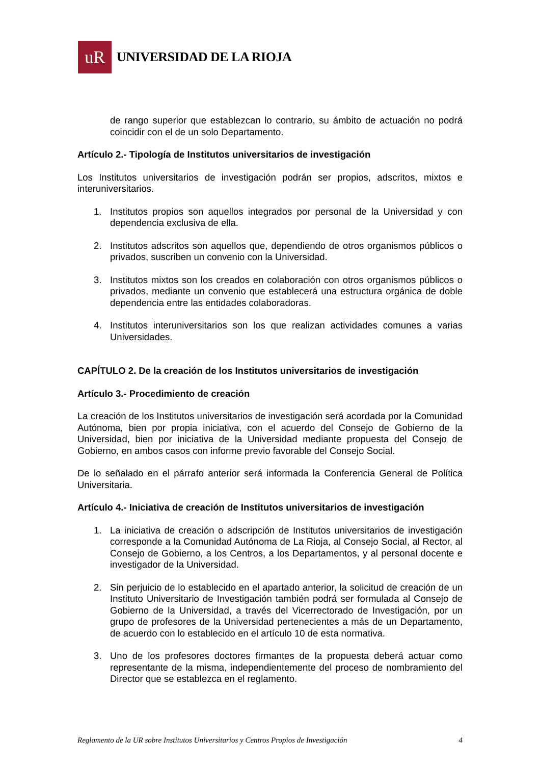uR
UNIVERSIDAD DE LA RIOJA
de rango superior que establezcan lo contrario, su ámbito de actuación no podrá coincidir con el de un solo Departamento.
Artículo 2.- Tipología de Institutos universitarios de investigación
Los Institutos universitarios de investigación podrán ser propios, adscritos, mixtos e interuniversitarios.
1. Institutos propios son aquellos integrados por personal de la Universidad y con dependencia exclusiva de ella.
2. Institutos adscritos son aquellos que, dependiendo de otros organismos públicos o privados, suscriben un convenio con la Universidad.
3. Institutos mixtos son los creados en colaboración con otros organismos públicos o privados, mediante un convenio que establecerá una estructura orgánica de doble dependencia entre las entidades colaboradoras.
4. Institutos interuniversitarios son los que realizan actividades comunes a varias Universidades.
CAPÍTULO 2. De la creación de los Institutos universitarios de investigación
Artículo 3.- Procedimiento de creación
La creación de los Institutos universitarios de investigación será acordada por la Comunidad Autónoma, bien por propia iniciativa, con el acuerdo del Consejo de Gobierno de la Universidad, bien por iniciativa de la Universidad mediante propuesta del Consejo de Gobierno, en ambos casos con informe previo favorable del Consejo Social.
De lo señalado en el párrafo anterior será informada la Conferencia General de Política Universitaria.
Artículo 4.- Iniciativa de creación de Institutos universitarios de investigación
1. La iniciativa de creación o adscripción de Institutos universitarios de investigación corresponde a la Comunidad Autónoma de La Rioja, al Consejo Social, al Rector, al Consejo de Gobierno, a los Centros, a los Departamentos, y al personal docente e investigador de la Universidad.
2. Sin perjuicio de lo establecido en el apartado anterior, la solicitud de creación de un Instituto Universitario de Investigación también podrá ser formulada al Consejo de Gobierno de la Universidad, a través del Vicerrectorado de Investigación, por un grupo de profesores de la Universidad pertenecientes a más de un Departamento, de acuerdo con lo establecido en el artículo 10 de esta normativa.
3. Uno de los profesores doctores firmantes de la propuesta deberá actuar como representante de la misma, independientemente del proceso de nombramiento del Director que se establezca en el reglamento.
Reglamento de la UR sobre Institutos Universitarios y Centros Propios de Investigación 4